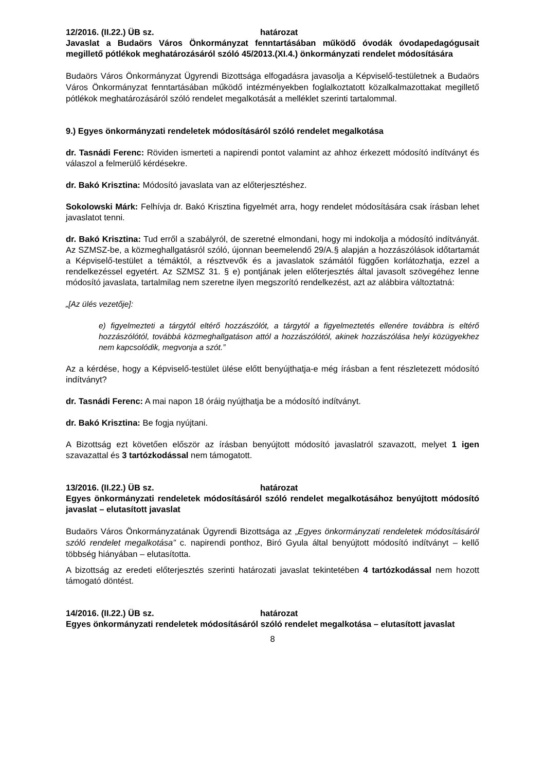12/2016. (II.22.) ÜB sz. határozat
Javaslat a Budaörs Város Önkormányzat fenntartásában működő óvodák óvodapedagógusait megillető pótlékok meghatározásáról szóló 45/2013.(XI.4.) önkormányzati rendelet módosítására
Budaörs Város Önkormányzat Ügyrendi Bizottsága elfogadásra javasolja a Képviselő-testületnek a Budaörs Város Önkormányzat fenntartásában működő intézményekben foglalkoztatott közalkalmazottakat megillető pótlékok meghatározásáról szóló rendelet megalkotását a melléklet szerinti tartalommal.
9.) Egyes önkormányzati rendeletek módosításáról szóló rendelet megalkotása
dr. Tasnádi Ferenc: Röviden ismerteti a napirendi pontot valamint az ahhoz érkezett módosító indítványt és válaszol a felmerülő kérdésekre.
dr. Bakó Krisztina: Módosító javaslata van az előterjesztéshez.
Sokolowski Márk: Felhívja dr. Bakó Krisztina figyelmét arra, hogy rendelet módosítására csak írásban lehet javaslatot tenni.
dr. Bakó Krisztina: Tud erről a szabályról, de szeretné elmondani, hogy mi indokolja a módosító indítványát. Az SZMSZ-be, a közmeghallgatásról szóló, újonnan beemelendő 29/A.§ alapján a hozzászólások időtartamát a Képviselő-testület a témáktól, a résztvevők és a javaslatok számától függően korlátozhatja, ezzel a rendelkezéssel egyetért. Az SZMSZ 31. § e) pontjának jelen előterjesztés által javasolt szövegéhez lenne módosító javaslata, tartalmilag nem szeretne ilyen megszorító rendelkezést, azt az alábbira változtatná:
„[Az ülés vezetője]:
e) figyelmezteti a tárgytól eltérő hozzászólót, a tárgytól a figyelmeztetés ellenére továbbra is eltérő hozzászólótól, továbbá közmeghallgatáson attól a hozzászólótól, akinek hozzászólása helyi közügyekhez nem kapcsolódik, megvonja a szót.”
Az a kérdése, hogy a Képviselő-testület ülése előtt benyújthatja-e még írásban a fent részletezett módosító indítványt?
dr. Tasnádi Ferenc: A mai napon 18 óráig nyújthatja be a módosító indítványt.
dr. Bakó Krisztina: Be fogja nyújtani.
A Bizottság ezt követően először az írásban benyújtott módosító javaslatról szavazott, melyet 1 igen szavazattal és 3 tartózkodással nem támogatott.
13/2016. (II.22.) ÜB sz. határozat
Egyes önkormányzati rendeletek módosításáról szóló rendelet megalkotásához benyújtott módosító javaslat – elutasított javaslat
Budaörs Város Önkormányzatának Ügyrendi Bizottsága az „Egyes önkormányzati rendeletek módosításáról szóló rendelet megalkotása” c. napirendi ponthoz, Biró Gyula által benyújtott módosító indítványt – kellő többség hiányában – elutasította.
A bizottság az eredeti előterjesztés szerinti határozati javaslat tekintetében 4 tartózkodással nem hozott támogató döntést.
14/2016. (II.22.) ÜB sz. határozat
Egyes önkormányzati rendeletek módosításáról szóló rendelet megalkotása – elutasított javaslat
8